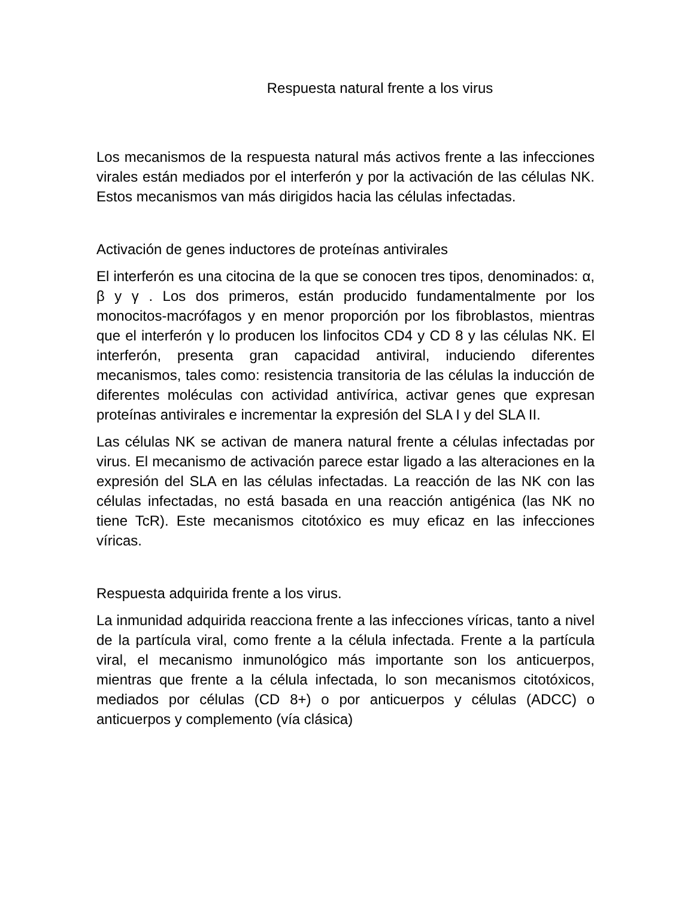Respuesta natural frente a los virus
Los mecanismos de la respuesta natural más activos frente a las infecciones virales están mediados por el interferón y por la activación de las células NK. Estos mecanismos van más dirigidos hacia las células infectadas.
Activación de genes inductores de proteínas antivirales
El interferón es una citocina de la que se conocen tres tipos, denominados: α, β y γ . Los dos primeros, están producido fundamentalmente por los monocitos-macrófagos y en menor proporción por los fibroblastos, mientras que el interferón γ lo producen los linfocitos CD4 y CD 8 y las células NK. El interferón, presenta gran capacidad antiviral, induciendo diferentes mecanismos, tales como: resistencia transitoria de las células la inducción de diferentes moléculas con actividad antivírica, activar genes que expresan proteínas antivirales e incrementar la expresión del SLA I y del SLA II.
Las células NK se activan de manera natural frente a células infectadas por virus. El mecanismo de activación parece estar ligado a las alteraciones en la expresión del SLA en las células infectadas. La reacción de las NK con las células infectadas, no está basada en una reacción antigénica (las NK no tiene TcR). Este mecanismos citotóxico es muy eficaz en las infecciones víricas.
Respuesta adquirida frente a los virus.
La inmunidad adquirida reacciona frente a las infecciones víricas, tanto a nivel de la partícula viral, como frente a la célula infectada. Frente a la partícula viral, el mecanismo inmunológico más importante son los anticuerpos, mientras que frente a la célula infectada, lo son mecanismos citotóxicos, mediados por células (CD 8+) o por anticuerpos y células (ADCC) o anticuerpos y complemento (vía clásica)